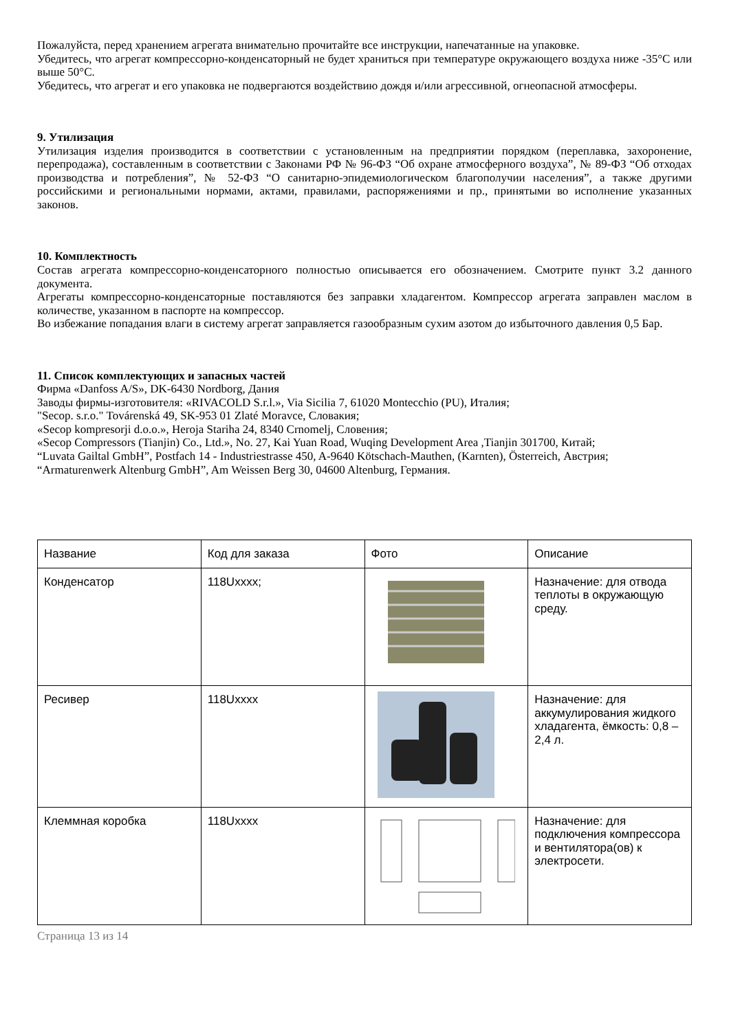Пожалуйста, перед хранением агрегата внимательно прочитайте все инструкции, напечатанные на упаковке.
Убедитесь, что агрегат компрессорно-конденсаторный не будет храниться при температуре окружающего воздуха ниже -35°C или выше 50°C.
Убедитесь, что агрегат и его упаковка не подвергаются воздействию дождя и/или агрессивной, огнеопасной атмосферы.
9. Утилизация
Утилизация изделия производится в соответствии с установленным на предприятии порядком (переплавка, захоронение, перепродажа), составленным в соответствии с Законами РФ № 96-ФЗ “Об охране атмосферного воздуха”, № 89-ФЗ “Об отходах производства и потребления”, № 52-ФЗ “О санитарно-эпидемиологическом благополучии населения”, а также другими российскими и региональными нормами, актами, правилами, распоряжениями и пр., принятыми во исполнение указанных законов.
10. Комплектность
Состав агрегата компрессорно-конденсаторного полностью описывается его обозначением. Смотрите пункт 3.2 данного документа.
Агрегаты компрессорно-конденсаторные поставляются без заправки хладагентом. Компрессор агрегата заправлен маслом в количестве, указанном в паспорте на компрессор.
Во избежание попадания влаги в систему агрегат заправляется газообразным сухим азотом до избыточного давления 0,5 Бар.
11. Список комплектующих и запасных частей
Фирма «Danfoss A/S», DK-6430 Nordborg, Дания
Заводы фирмы-изготовителя: «RIVACOLD S.r.l.», Via Sicilia 7, 61020 Montecchio (PU), Италия;
"Secop. s.r.o." Továrenská 49, SK-953 01 Zlaté Moravce, Словакия;
«Secop kompresorji d.o.o.», Heroja Stariha 24, 8340 Crnomelj, Словения;
«Secop Compressors (Tianjin) Co., Ltd.», No. 27, Kai Yuan Road, Wuqing Development Area ,Tianjin 301700, Китай;
“Luvata Gailtal GmbH”, Postfach 14 - Industriestrasse 450, A-9640 Kötschach-Mauthen, (Karnten), Österreich, Австрия;
“Armaturenwerk Altenburg GmbH”, Am Weissen Berg 30, 04600 Altenburg, Германия.
| Название | Код для заказа | Фото | Описание |
| Конденсатор | 118Uxxxx; | | Назначение: для отвода теплоты в окружающую среду. |
| Ресивер | 118Uxxxx | | Назначение: для аккумулирования жидкого хладагента, ёмкость: 0,8 – 2,4 л. |
| Клеммная коробка | 118Uxxxx | | Назначение: для подключения компрессора и вентилятора(ов) к электросети. |
Страница 13 из 14